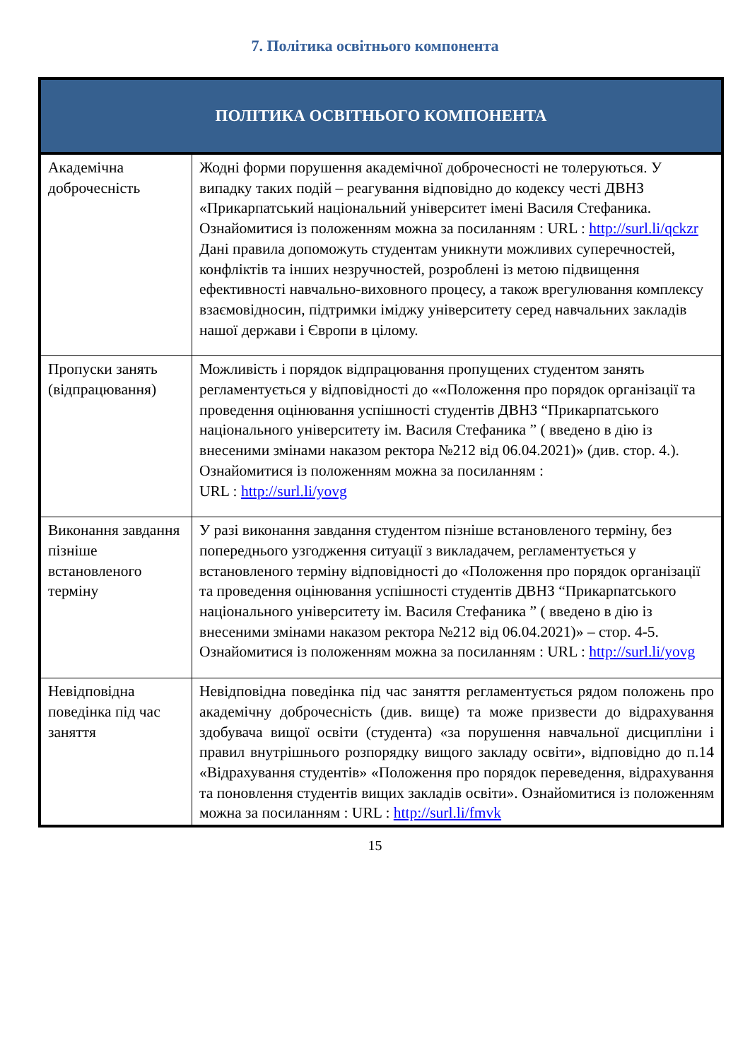7. Політика освітнього компонента
| ПОЛІТИКА ОСВІТНЬОГО КОМПОНЕНТА | |
| --- | --- |
| Академічна доброчесність | Жодні форми порушення академічної доброчесності не толеруються. У випадку таких подій – реагування відповідно до кодексу честі ДВНЗ «Прикарпатський національний університет імені Василя Стефаника. Ознайомитися із положенням можна за посиланням : URL : http://surl.li/qckzr Дані правила допоможуть студентам уникнути можливих суперечностей, конфліктів та інших незручностей, розроблені із метою підвищення ефективності навчально-виховного процесу, а також врегулювання комплексу взаємовідносин, підтримки іміджу університету серед навчальних закладів нашої держави і Європи в цілому. |
| Пропуски занять (відпрацювання) | Можливість і порядок відпрацювання пропущених студентом занять регламентується у відповідності до ««Положення про порядок організації та проведення оцінювання успішності студентів ДВНЗ “Прикарпатського національного університету ім. Василя Стефаника ” ( введено в дію із внесеними змінами наказом ректора №212 від 06.04.2021)» (див. стор. 4.). Ознайомитися із положенням можна за посиланням : URL : http://surl.li/yovg |
| Виконання завдання пізніше встановленого терміну | У разі виконання завдання студентом пізніше встановленого терміну, без попереднього узгодження ситуації з викладачем, регламентується у встановленого терміну відповідності до «Положення про порядок організації та проведення оцінювання успішності студентів ДВНЗ “Прикарпатського національного університету ім. Василя Стефаника ” ( введено в дію із внесеними змінами наказом ректора №212 від 06.04.2021)» – стор. 4-5. Ознайомитися із положенням можна за посиланням : URL : http://surl.li/yovg |
| Невідповідна поведінка під час заняття | Невідповідна поведінка під час заняття регламентується рядом положень про академічну доброчесність (див. вище) та може призвести до відрахування здобувача вищої освіти (студента) «за порушення навчальної дисципліни і правил внутрішнього розпорядку вищого закладу освіти», відповідно до п.14 «Відрахування студентів» «Положення про порядок переведення, відрахування та поновлення студентів вищих закладів освіти». Ознайомитися із положенням можна за посиланням : URL : http://surl.li/fmvk |
15